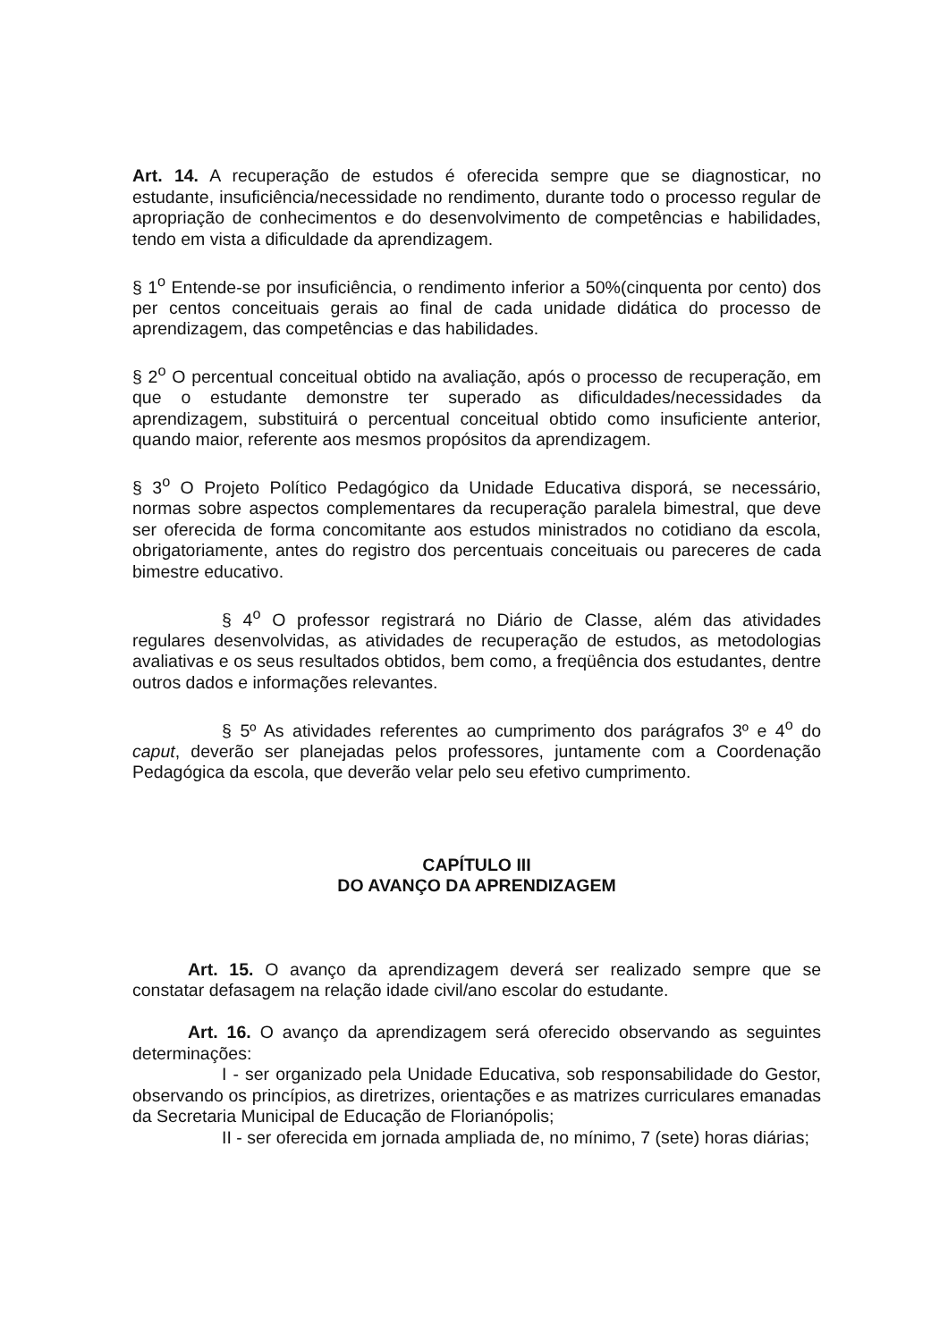Art. 14. A recuperação de estudos é oferecida sempre que se diagnosticar, no estudante, insuficiência/necessidade no rendimento, durante todo o processo regular de apropriação de conhecimentos e do desenvolvimento de competências e habilidades, tendo em vista a dificuldade da aprendizagem.
§ 1<sup>o</sup> Entende-se por insuficiência, o rendimento inferior a 50%(cinquenta por cento) dos per centos conceituais gerais ao final de cada unidade didática do processo de aprendizagem, das competências e das habilidades.
§ 2<sup>o</sup> O percentual conceitual obtido na avaliação, após o processo de recuperação, em que o estudante demonstre ter superado as dificuldades/necessidades da aprendizagem, substituirá o percentual conceitual obtido como insuficiente anterior, quando maior, referente aos mesmos propósitos da aprendizagem.
§ 3<sup>o</sup> O Projeto Político Pedagógico da Unidade Educativa disporá, se necessário, normas sobre aspectos complementares da recuperação paralela bimestral, que deve ser oferecida de forma concomitante aos estudos ministrados no cotidiano da escola, obrigatoriamente, antes do registro dos percentuais conceituais ou pareceres de cada bimestre educativo.
§ 4<sup>o</sup> O professor registrará no Diário de Classe, além das atividades regulares desenvolvidas, as atividades de recuperação de estudos, as metodologias avaliativas e os seus resultados obtidos, bem como, a freqüência dos estudantes, dentre outros dados e informações relevantes.
§ 5º As atividades referentes ao cumprimento dos parágrafos 3º e 4<sup>o</sup> do caput, deverão ser planejadas pelos professores, juntamente com a Coordenação Pedagógica da escola, que deverão velar pelo seu efetivo cumprimento.
CAPÍTULO III
DO AVANÇO DA APRENDIZAGEM
Art. 15. O avanço da aprendizagem deverá ser realizado sempre que se constatar defasagem na relação idade civil/ano escolar do estudante.
Art. 16. O avanço da aprendizagem será oferecido observando as seguintes determinações:
I - ser organizado pela Unidade Educativa, sob responsabilidade do Gestor, observando os princípios, as diretrizes, orientações e as matrizes curriculares emanadas da Secretaria Municipal de Educação de Florianópolis;
II - ser oferecida em jornada ampliada de, no mínimo, 7 (sete) horas diárias;